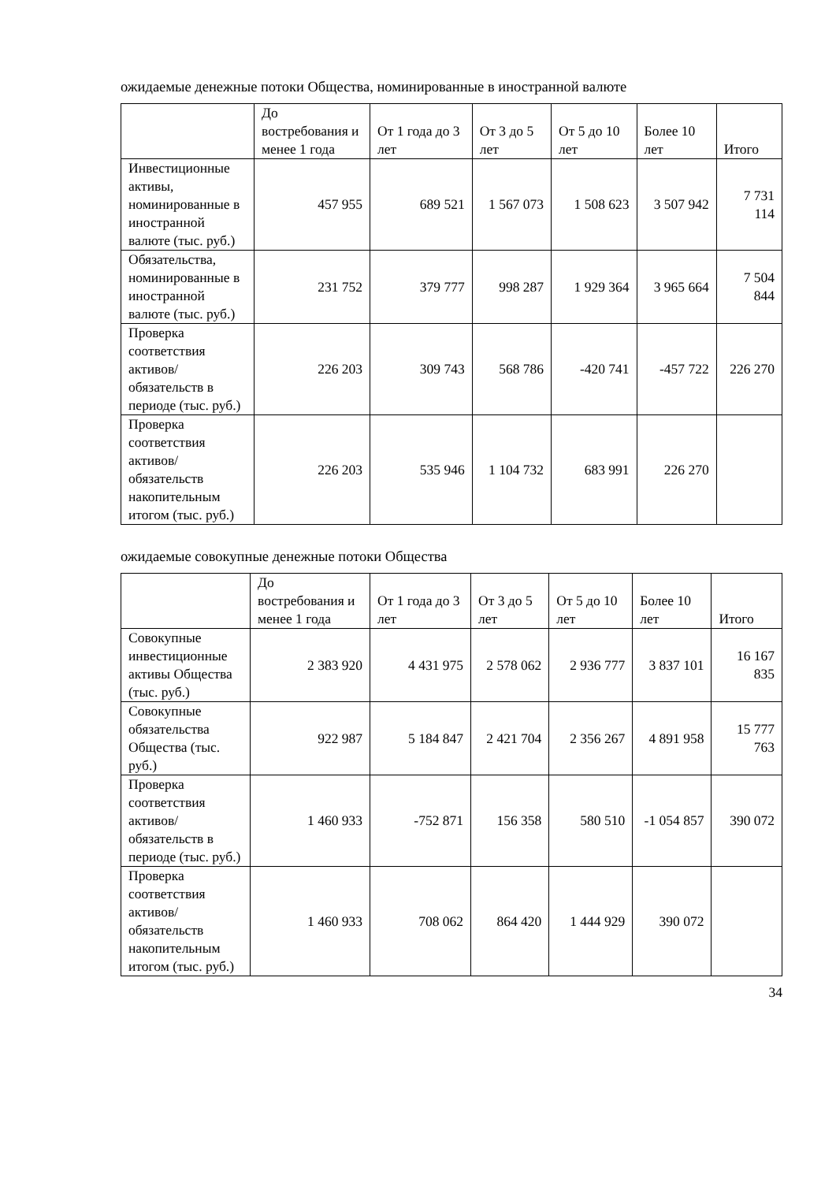ожидаемые денежные потоки Общества, номинированные в иностранной валюте
| | До востребования и менее 1 года | От 1 года до 3 лет | От 3 до 5 лет | От 5 до 10 лет | Более 10 лет | Итого |
| --- | --- | --- | --- | --- | --- | --- |
| Инвестиционные активы, номинированные в иностранной валюте (тыс. руб.) | 457 955 | 689 521 | 1 567 073 | 1 508 623 | 3 507 942 | 7 731 114 |
| Обязательства, номинированные в иностранной валюте (тыс. руб.) | 231 752 | 379 777 | 998 287 | 1 929 364 | 3 965 664 | 7 504 844 |
| Проверка соответствия активов/ обязательств в периоде (тыс. руб.) | 226 203 | 309 743 | 568 786 | -420 741 | -457 722 | 226 270 |
| Проверка соответствия активов/ обязательств накопительным итогом (тыс. руб.) | 226 203 | 535 946 | 1 104 732 | 683 991 | 226 270 | |
ожидаемые совокупные денежные потоки Общества
| | До востребования и менее 1 года | От 1 года до 3 лет | От 3 до 5 лет | От 5 до 10 лет | Более 10 лет | Итого |
| --- | --- | --- | --- | --- | --- | --- |
| Совокупные инвестиционные активы Общества (тыс. руб.) | 2 383 920 | 4 431 975 | 2 578 062 | 2 936 777 | 3 837 101 | 16 167 835 |
| Совокупные обязательства Общества (тыс. руб.) | 922 987 | 5 184 847 | 2 421 704 | 2 356 267 | 4 891 958 | 15 777 763 |
| Проверка соответствия активов/ обязательств в периоде (тыс. руб.) | 1 460 933 | -752 871 | 156 358 | 580 510 | -1 054 857 | 390 072 |
| Проверка соответствия активов/ обязательств накопительным итогом (тыс. руб.) | 1 460 933 | 708 062 | 864 420 | 1 444 929 | 390 072 | |
34